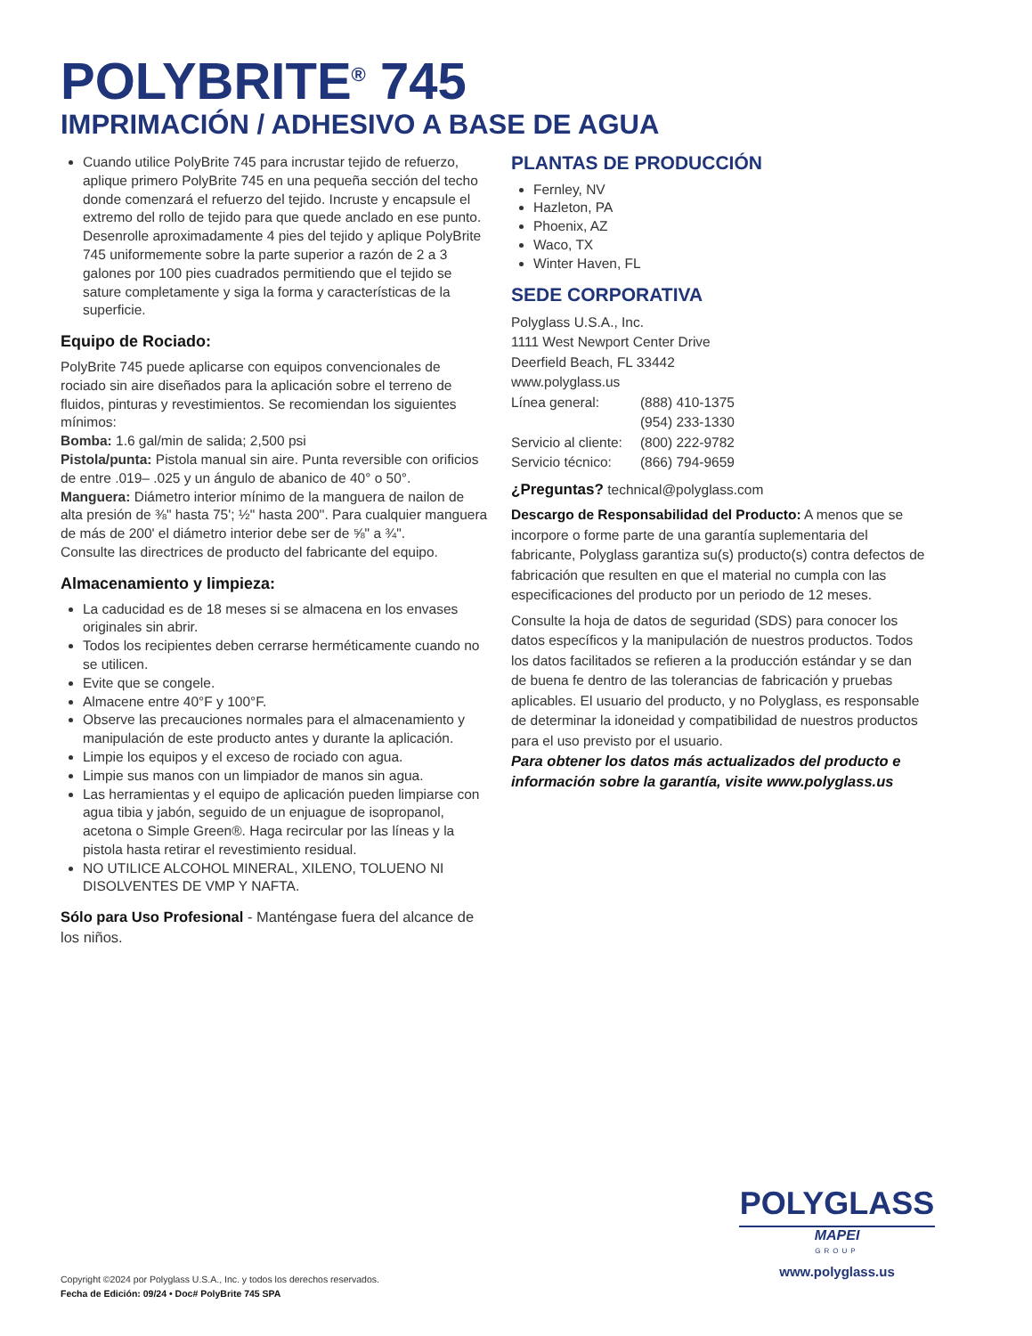POLYBRITE<sup>®</sup> 745
IMPRIMACIÓN / ADHESIVO A BASE DE AGUA
Cuando utilice PolyBrite 745 para incrustar tejido de refuerzo, aplique primero PolyBrite 745 en una pequeña sección del techo donde comenzará el refuerzo del tejido. Incruste y encapsule el extremo del rollo de tejido para que quede anclado en ese punto. Desenrolle aproximadamente 4 pies del tejido y aplique PolyBrite 745 uniformemente sobre la parte superior a razón de 2 a 3 galones por 100 pies cuadrados permitiendo que el tejido se sature completamente y siga la forma y características de la superficie.
Equipo de Rociado:
PolyBrite 745 puede aplicarse con equipos convencionales de rociado sin aire diseñados para la aplicación sobre el terreno de fluidos, pinturas y revestimientos. Se recomiendan los siguientes mínimos:
Bomba: 1.6 gal/min de salida; 2,500 psi
Pistola/punta: Pistola manual sin aire. Punta reversible con orificios de entre .019– .025 y un ángulo de abanico de 40° o 50°.
Manguera: Diámetro interior mínimo de la manguera de nailon de alta presión de ⅜" hasta 75'; ½" hasta 200''. Para cualquier manguera de más de 200' el diámetro interior debe ser de ⅝" a ¾".
Consulte las directrices de producto del fabricante del equipo.
Almacenamiento y limpieza:
La caducidad es de 18 meses si se almacena en los envases originales sin abrir.
Todos los recipientes deben cerrarse herméticamente cuando no se utilicen.
Evite que se congele.
Almacene entre 40°F y 100°F.
Observe las precauciones normales para el almacenamiento y manipulación de este producto antes y durante la aplicación.
Limpie los equipos y el exceso de rociado con agua.
Limpie sus manos con un limpiador de manos sin agua.
Las herramientas y el equipo de aplicación pueden limpiarse con agua tibia y jabón, seguido de un enjuague de isopropanol, acetona o Simple Green®. Haga recircular por las líneas y la pistola hasta retirar el revestimiento residual.
NO UTILICE ALCOHOL MINERAL, XILENO, TOLUENO NI DISOLVENTES DE VMP Y NAFTA.
Sólo para Uso Profesional - Manténgase fuera del alcance de los niños.
PLANTAS DE PRODUCCIÓN
Fernley, NV
Hazleton, PA
Phoenix, AZ
Waco, TX
Winter Haven, FL
SEDE CORPORATIVA
Polyglass U.S.A., Inc.
1111 West Newport Center Drive
Deerfield Beach, FL 33442
www.polyglass.us
| Línea general: | (888) 410-1375 |
| | (954) 233-1330 |
| Servicio al cliente: | (800) 222-9782 |
| Servicio técnico: | (866) 794-9659 |
¿Preguntas? technical@polyglass.com
Descargo de Responsabilidad del Producto: A menos que se incorpore o forme parte de una garantía suplementaria del fabricante, Polyglass garantiza su(s) producto(s) contra defectos de fabricación que resulten en que el material no cumpla con las especificaciones del producto por un periodo de 12 meses.
Consulte la hoja de datos de seguridad (SDS) para conocer los datos específicos y la manipulación de nuestros productos. Todos los datos facilitados se refieren a la producción estándar y se dan de buena fe dentro de las tolerancias de fabricación y pruebas aplicables. El usuario del producto, y no Polyglass, es responsable de determinar la idoneidad y compatibilidad de nuestros productos para el uso previsto por el usuario.
Para obtener los datos más actualizados del producto e información sobre la garantía, visite www.polyglass.us
POLYGLASS
MAPEI
GROUP
www.polyglass.us
Copyright ©2024 por Polyglass U.S.A., Inc. y todos los derechos reservados.
Fecha de Edición: 09/24 • Doc# PolyBrite 745 SPA